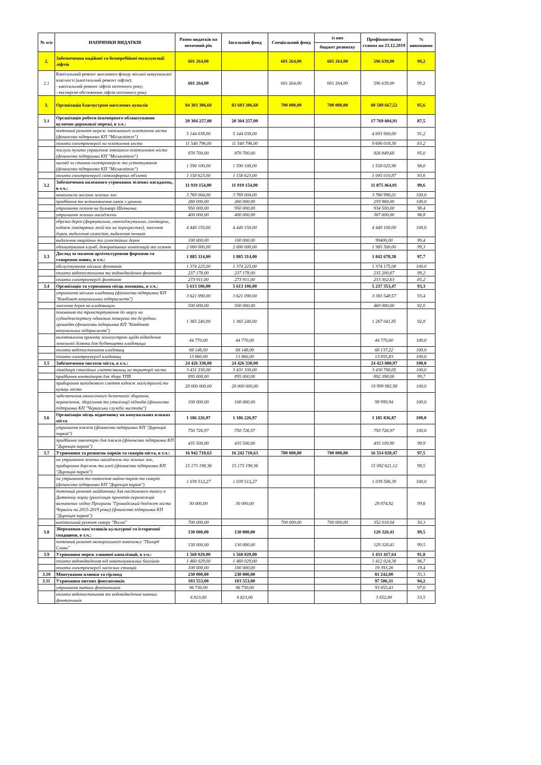| № п/п | НАПРЯМКИ ВИДАТКІВ | Разом видатків на поточний рік | Загальний фонд | Спеціальний фонд | із них | Профінансовано станом на 23.12.2019 | % виконання |
| --- | --- | --- | --- | --- | --- | --- | --- |
| | | | | | бюджет розвитку | | |
| 2. | Забезпечення надійної та безперебійної експлуатації ліфтів | 601 264,00 | | 601 264,00 | 601 264,00 | 596 639,00 | 99,2 |
| 2.1 | Капітальний ремонт житлового фонду міської комунальної власності (капітальний ремонт ліфтів): - капітальний ремонт ліфтів поточного року; - експертне обстеження ліфтів поточного року. | 601 264,00 | | 601 264,00 | 601 264,00 | 596 639,00 | 99,2 |
| 3. | Організація благоустрою населених пунктів | 84 303 306,60 | 83 603 306,60 | 700 000,00 | 700 000,00 | 80 589 667,52 | 95,6 |
| 3.1 | Організація роботи інженерного облаштування вулично-дорожньої мережі, в т.ч.: | 20 304 257,00 | 20 304 257,00 | | | 17 769 804,91 | 87,5 |
| | поточний ремонт мереж зовнішнього освітлення міста (фінансова підтримка КП "Міськсвітло") | 5 144 038,00 | 5 144 038,00 | | | 4 693 900,00 | 91,2 |
| | оплата електроенергії на освітлення міста | 11 540 796,00 | 11 540 796,00 | | | 9 606 018,38 | 83,2 |
| | послуги пульта управління зовнішнім освітленням міста (фінансова підтримка КП "Міськсвітло") | 870 700,00 | 870 700,00 | | | 826 849,68 | 95,0 |
| | нагляд за станом електромереж та устаткування (фінансова підтримка КП "Міськсвітло") | 1 590 100,00 | 1 590 100,00 | | | 1 558 025,98 | 98,0 |
| | оплата електроенергії світлофорних об'єктів | 1 158 623,00 | 1 158 623,00 | | | 1 085 010,87 | 93,6 |
| 3.2 | Забезпечення належного утримання зелених насаджень, в т.ч.: | 11 919 154,00 | 11 919 154,00 | | | 11 875 464,01 | 99,6 |
| | комплексне косіння зелених зон | 3 769 004,00 | 3 769 004,00 | | | 3 768 996,01 | 100,0 |
| | придбання та встановлення лавок з урнами | 260 000,00 | 260 000,00 | | | 259 968,00 | 100,0 |
| | утримання газонів на бульварі Шевченка | 950 000,00 | 950 000,00 | | | 934 500,00 | 98,4 |
| | утримання зелених насаджень | 400 000,00 | 400 000,00 | | | 387 000,00 | 96,8 |
| | обрізка дерев (формувальна, омолоджувальна, санітарна, вздовж повітряних ліній та на перехрестях), знесення дерев, видалення самосівів, видалення пеньків | 4 440 150,00 | 4 440 150,00 | | | 4 440 100,00 | 100,0 |
| | видалення аварійних та сухостійних дерев | 100 000,00 | 100 000,00 | | | 99400,00 | 99,4 |
| | облаштування клумб, декоративних композицій та газонів | 2 000 000,00 | 2 000 000,00 | | | 1 985 500,00 | 99,3 |
| 3.3 | Догляд за малими архітектурними формами та створення нових, в т.ч.: | 1 885 314,00 | 1 885 314,00 | | | 1 842 678,38 | 97,7 |
| | обслуговування міських фонтанів | 1 374 225,00 | 1 374 225,00 | | | 1 374 175,08 | 100,0 |
| | оплата водопостачання та водовідведення фонтанів | 237 178,00 | 237 178,00 | | | 235 200,67 | 99,2 |
| | оплата електроенергії фонтанів | 273 911,00 | 273 911,00 | | | 233 302,63 | 85,2 |
| 3.4 | Організація та утримання місць поховань, в т.ч.: | 5 613 106,00 | 5 613 106,00 | | | 5 237 353,47 | 93,3 |
| | утримання міських кладовищ (фінансова підтримка КП "Комбінат комунальних підприємств") | 3 621 090,00 | 3 621 090,00 | | | 3 383 548,57 | 93,4 |
| | знесення дерев на кладовищах | 500 000,00 | 500 000,00 | | | 460 000,00 | 92,0 |
| | поховання та транспортування до моргу на судмедекспертизу одиноких померлих та безрідних громадян (фінансова підтримка КП "Комбінат комунальних підприємств") | 1 365 240,00 | 1 365 240,00 | | | 1 267 041,85 | 92,8 |
| | виготовлення проекту землеустрою щодо відведення земельної ділянки для будівництва кладовища | 44 770,00 | 44 770,00 | | | 44 770,00 | 100,0 |
| | оплата водопостачання кладовищ | 68 146,00 | 68 146,00 | | | 68 137,22 | 100,0 |
| | оплата електроенергії кладовищ | 13 860,00 | 13 860,00 | | | 13 855,83 | 100,0 |
| 3.5 | Забезпечення чистоти міста, в т.ч.: | 24 426 330,00 | 24 426 330,00 | | | 24 423 080,97 | 100,0 |
| | ліквідація стихійних сміттєзвалищ на території міста | 3 431 330,00 | 3 431 330,00 | | | 3 430 700,05 | 100,0 |
| | придбання контейнерів для збору ТПВ | 895 000,00 | 895 000,00 | | | 892 398,00 | 99,7 |
| | прибирання випадкового сміття вздовж магістралей та вулиць міста | 20 000 000,00 | 20 000 000,00 | | | 19 999 982,98 | 100,0 |
| | забезпечення екологічного безпечного збирання, перевезення, зберігання та утилізації відходів (фінансова підтримка КП "Черкаська служба чистоти") | 100 000,00 | 100 000,00 | | | 99 999,94 | 100,0 |
| 3.6 | Організація місць відпочинку на комунальних пляжах міста | 1 186 226,97 | 1 186 226,97 | | | 1 185 836,87 | 100,0 |
| | утримання пляжів (фінансова підтримка КП "Дирекція парків") | 750 726,97 | 750 726,97 | | | 750 726,97 | 100,0 |
| | придбання інвентарю для пляжів (фінансова підтримка КП "Дирекція парків") | 435 500,00 | 435 500,00 | | | 435 109,90 | 99,9 |
| 3.7 | Утримання та розвиток парків та скверів міста, в т.ч.: | 16 942 710,63 | 16 242 710,63 | 700 000,00 | 700 000,00 | 16 514 020,47 | 97,5 |
| | на утримання зелених насаджень та зелених зон, прибирання доріжок та алей (фінансова підтримка КП "Дирекція парків") | 15 173 198,36 | 15 173 198,36 | | | 15 092 621,12 | 99,5 |
| | на утримання та оновлення майна парків та скверів (фінансова підтримка КП "Дирекція парків") | 1 039 512,27 | 1 039 512,27 | | | 1 039 506,39 | 100,0 |
| | поточний ремонт майданчику для настільного тенісу в Дитячому парку (реалізація проектів-переможців визначених згідно Програми "Громадський бюджет міста Черкаси на 2015-2019 роки) (фінансова підтримка КП "Дирекція парків") | 30 000,00 | 30 000,00 | | | 29 874,92 | 99,6 |
| | капітальний ремонт скверу "Весна" | 700 000,00 | | 700 000,00 | 700 000,00 | 352 018,04 | 50,3 |
| 3.8 | Збереження пам'ятників культурної та історичної спадщини, в т.ч.: | 130 000,00 | 130 000,00 | | | 129 320,41 | 99,5 |
| | поточний ремонт меморіального комплексу "Пагорб Слави" | 130 000,00 | 130 000,00 | | | 129 320,41 | 99,5 |
| 3.9 | Утримання мереж зливової каналізації, в т.ч.: | 1 560 029,00 | 1 560 029,00 | | | 1 431 417,64 | 91,8 |
| | оплата водовідведення від накопичувальних басейнів | 1 460 029,00 | 1 460 029,00 | | | 1 412 024,38 | 96,7 |
| | оплата електроенергії насосних станцій | 100 000,00 | 100 000,00 | | | 19 393,26 | 19,4 |
| 3.10 | Монтування ялинки та гірлянд | 230 000,00 | 230 000,00 | | | 81 242,00 | 35,3 |
| 3.11 | Утримання питних фонтанчиків | 103 553,00 | 103 553,00 | | | 97 506,31 | 94,2 |
| | утримання питних фонтанчиків | 96 730,00 | 96 730,00 | | | 93 853,43 | 97,0 |
| | оплата водопостачання та водовідведення питних фонтанчиків | 6 823,00 | 6 823,00 | | | 3 652,88 | 53,5 |